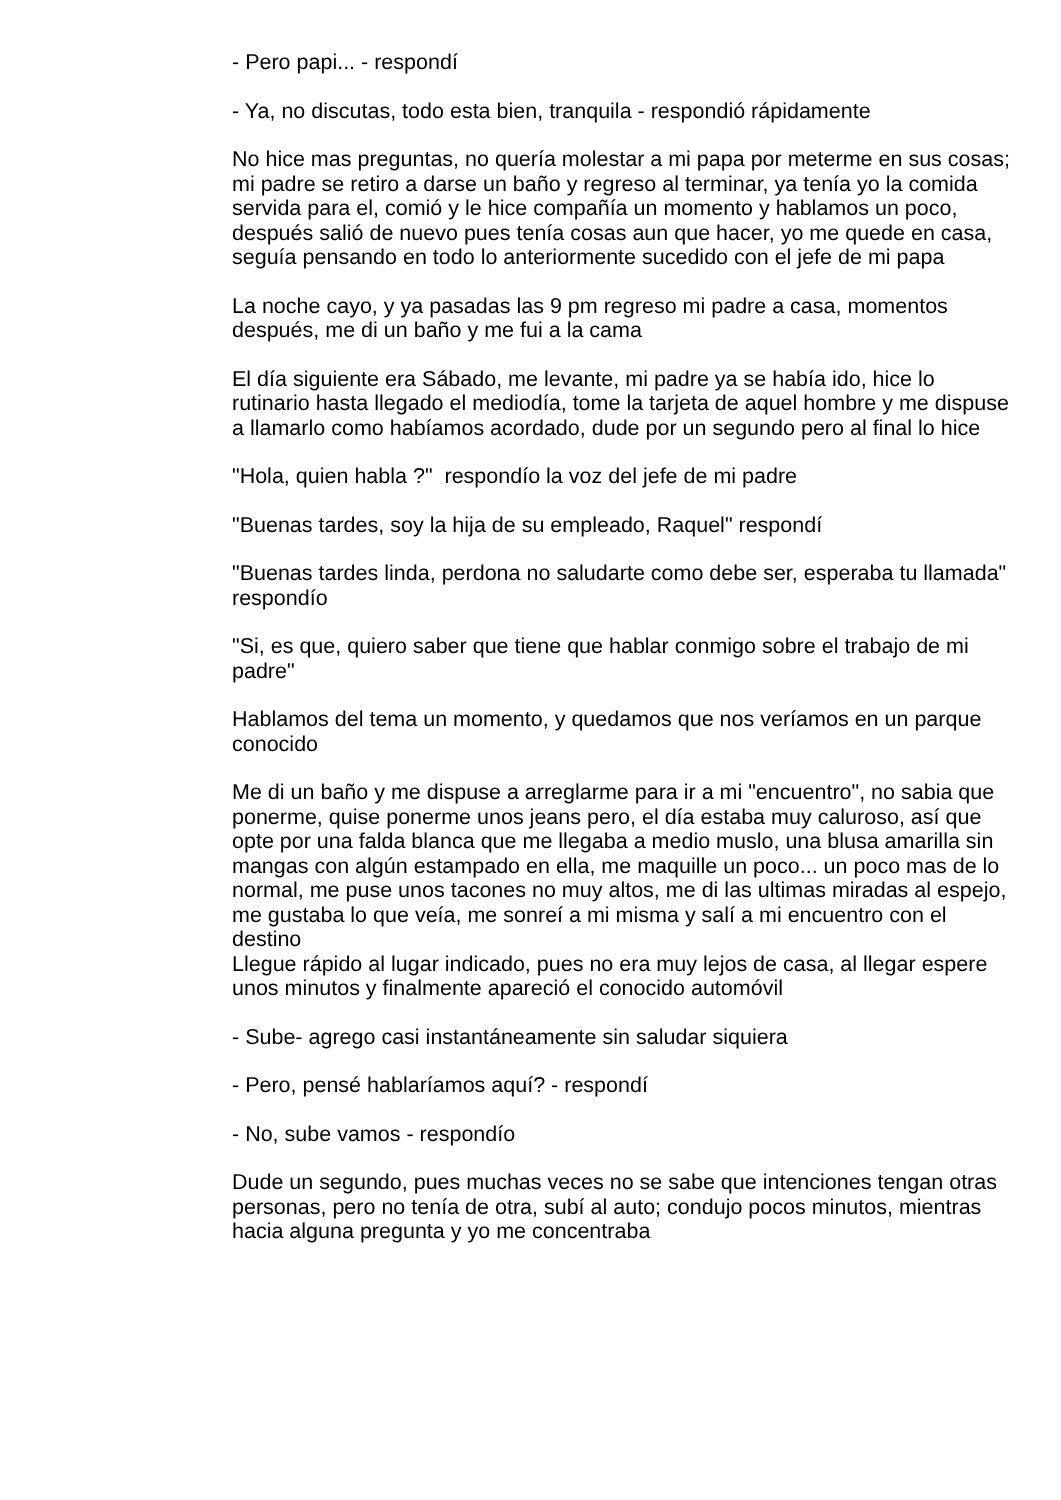- Pero papi... - respondí
- Ya, no discutas, todo esta bien, tranquila - respondió rápidamente
No hice mas preguntas, no quería molestar a mi papa por meterme en sus cosas; mi padre se retiro a darse un baño y regreso al terminar, ya tenía yo la comida servida para el, comió y le hice compañía un momento y hablamos un poco, después salió de nuevo pues tenía cosas aun que hacer, yo me quede en casa, seguía pensando en todo lo anteriormente sucedido con el jefe de mi papa
La noche cayo, y ya pasadas las 9 pm regreso mi padre a casa, momentos después, me di un baño y me fui a la cama
El día siguiente era Sábado, me levante, mi padre ya se había ido, hice lo rutinario hasta llegado el mediodía, tome la tarjeta de aquel hombre y me dispuse a llamarlo como habíamos acordado, dude por un segundo pero al final lo hice
"Hola, quien habla ?" respondío la voz del jefe de mi padre
"Buenas tardes, soy la hija de su empleado, Raquel" respondí
"Buenas tardes linda, perdona no saludarte como debe ser, esperaba tu llamada" respondío
"Si, es que, quiero saber que tiene que hablar conmigo sobre el trabajo de mi padre"
Hablamos del tema un momento, y quedamos que nos veríamos en un parque conocido
Me di un baño y me dispuse a arreglarme para ir a mi "encuentro", no sabia que ponerme, quise ponerme unos jeans pero, el día estaba muy caluroso, así que opte por una falda blanca que me llegaba a medio muslo, una blusa amarilla sin mangas con algún estampado en ella, me maquille un poco... un poco mas de lo normal, me puse unos tacones no muy altos, me di las ultimas miradas al espejo, me gustaba lo que veía, me sonreí a mi misma y salí a mi encuentro con el destino
Llegue rápido al lugar indicado, pues no era muy lejos de casa, al llegar espere unos minutos y finalmente apareció el conocido automóvil
- Sube- agrego casi instantáneamente sin saludar siquiera
- Pero, pensé hablaríamos aquí? - respondí
- No, sube vamos - respondío
Dude un segundo, pues muchas veces no se sabe que intenciones tengan otras personas, pero no tenía de otra, subí al auto; condujo pocos minutos, mientras hacia alguna pregunta y yo me concentraba